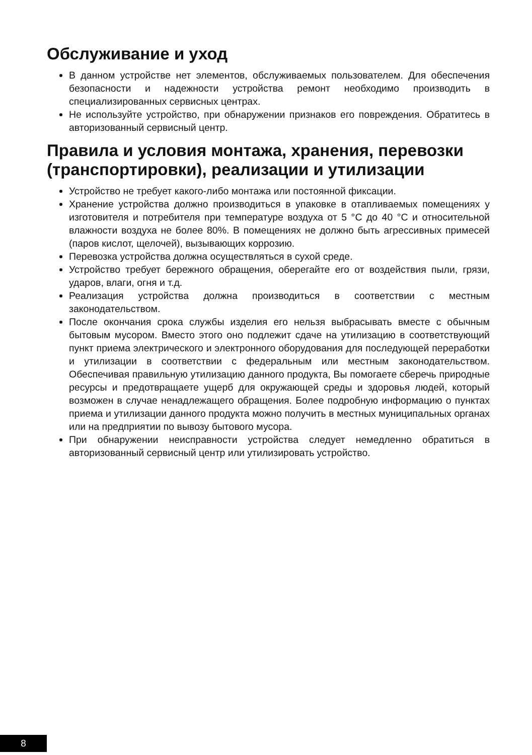Обслуживание и уход
В данном устройстве нет элементов, обслуживаемых пользователем. Для обеспечения безопасности и надежности устройства ремонт необходимо производить в специализированных сервисных центрах.
Не используйте устройство, при обнаружении признаков его повреждения. Обратитесь в авторизованный сервисный центр.
Правила и условия монтажа, хранения, перевозки (транспортировки), реализации и утилизации
Устройство не требует какого-либо монтажа или постоянной фиксации.
Хранение устройства должно производиться в упаковке в отапливаемых помещениях у изготовителя и потребителя при температуре воздуха от 5 °C до 40 °C и относительной влажности воздуха не более 80%. В помещениях не должно быть агрессивных примесей (паров кислот, щелочей), вызывающих коррозию.
Перевозка устройства должна осуществляться в сухой среде.
Устройство требует бережного обращения, оберегайте его от воздействия пыли, грязи, ударов, влаги, огня и т.д.
Реализация устройства должна производиться в соответствии с местным законодательством.
После окончания срока службы изделия его нельзя выбрасывать вместе с обычным бытовым мусором. Вместо этого оно подлежит сдаче на утилизацию в соответствующий пункт приема электрического и электронного оборудования для последующей переработки и утилизации в соответствии с федеральным или местным законодательством. Обеспечивая правильную утилизацию данного продукта, Вы помогаете сберечь природные ресурсы и предотвращаете ущерб для окружающей среды и здоровья людей, который возможен в случае ненадлежащего обращения. Более подробную информацию о пунктах приема и утилизации данного продукта можно получить в местных муниципальных органах или на предприятии по вывозу бытового мусора.
При обнаружении неисправности устройства следует немедленно обратиться в авторизованный сервисный центр или утилизировать устройство.
8